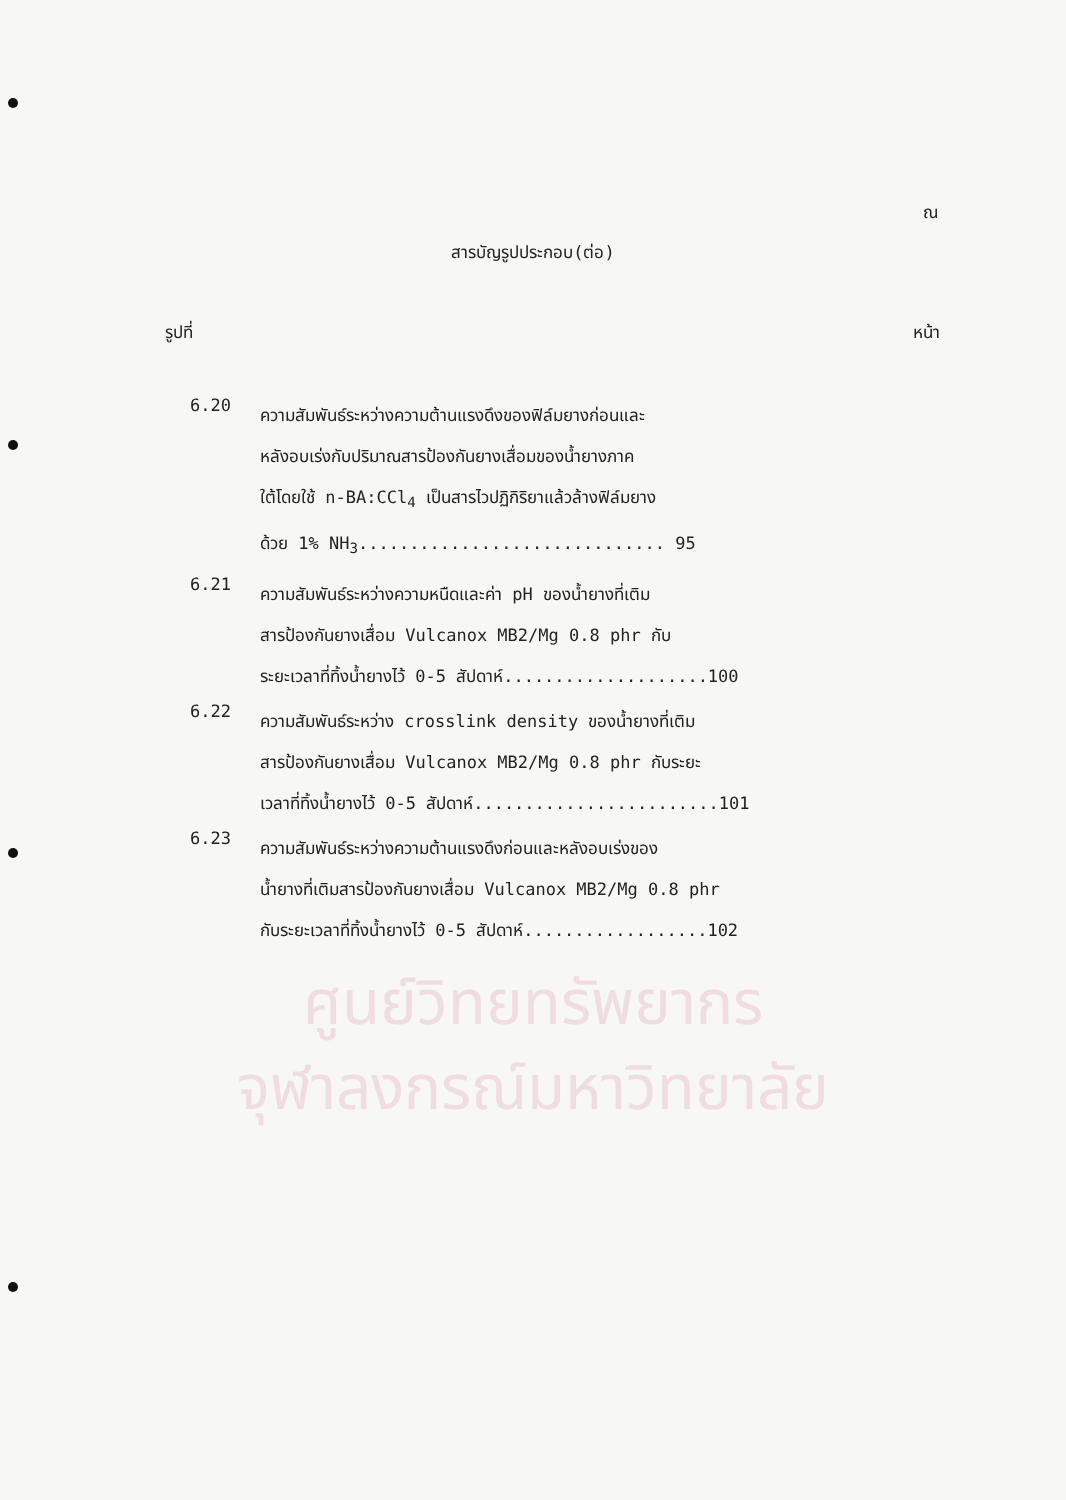ศูนย์วิทยทรัพยากร
จุฬาลงกรณ์มหาวิทยาลัย
ณ
สารบัญรูปประกอบ(ต่อ)
รูปที่ หน้า
6.20
ความสัมพันธ์ระหว่างความต้านแรงดึงของฟิล์มยางก่อนและ
หลังอบเร่งกับปริมาณสารป้องกันยางเสื่อมของน้ำยางภาค
ใต้โดยใช้ n-BA:CCl<sub>4</sub> เป็นสารไวปฏิกิริยาแล้วล้างฟิล์มยาง
ด้วย 1% NH<sub>3</sub>.............................. 95
6.21
ความสัมพันธ์ระหว่างความหนืดและค่า pH ของน้ำยางที่เติม
สารป้องกันยางเสื่อม Vulcanox MB2/Mg 0.8 phr กับ
ระยะเวลาที่ทิ้งน้ำยางไว้ 0-5 สัปดาห์....................100
6.22
ความสัมพันธ์ระหว่าง crosslink density ของน้ำยางที่เติม
สารป้องกันยางเสื่อม Vulcanox MB2/Mg 0.8 phr กับระยะ
เวลาที่ทิ้งน้ำยางไว้ 0-5 สัปดาห์........................101
6.23
ความสัมพันธ์ระหว่างความต้านแรงดึงก่อนและหลังอบเร่งของ
น้ำยางที่เติมสารป้องกันยางเสื่อม Vulcanox MB2/Mg 0.8 phr
กับระยะเวลาที่ทิ้งน้ำยางไว้ 0-5 สัปดาห์..................102